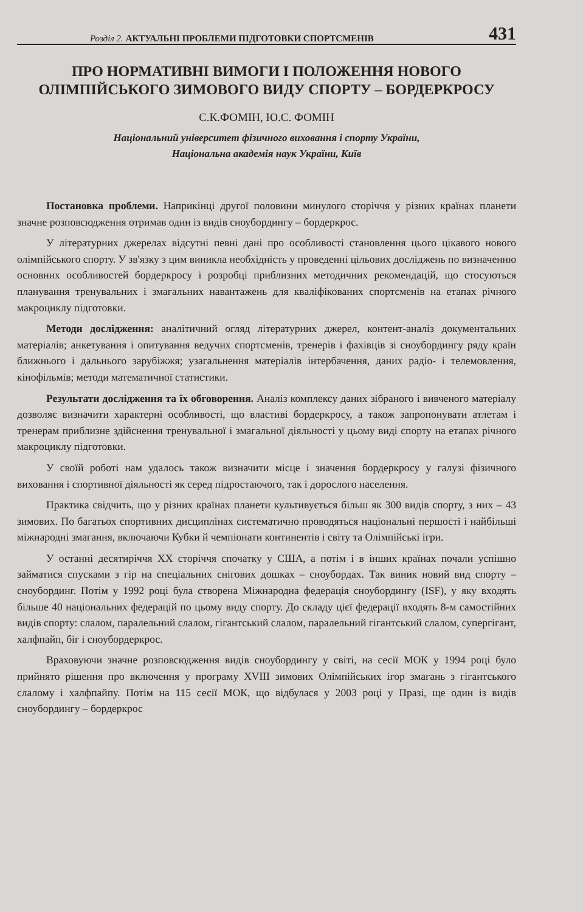Розділ 2. АКТУАЛЬНІ ПРОБЛЕМИ ПІДГОТОВКИ СПОРТСМЕНІВ 431
ПРО НОРМАТИВНІ ВИМОГИ І ПОЛОЖЕННЯ НОВОГО ОЛІМПІЙСЬКОГО ЗИМОВОГО ВИДУ СПОРТУ – БОРДЕРКРОСУ
С.К.ФОМІН, Ю.С. ФОМІН
Національний університет фізичного виховання і спорту України,
Національна академія наук України, Київ
Постановка проблеми. Наприкінці другої половини минулого сторіччя у різних країнах планети значне розповсюдження отримав один із видів сноубордингу – бордеркрос.
У літературних джерелах відсутні певні дані про особливості становлення цього цікавого нового олімпійського спорту. У зв'язку з цим виникла необхідність у проведенні цільових досліджень по визначенню основних особливостей бордеркросу і розробці приблизних методичних рекомендацій, що стосуються планування тренувальних і змагальних навантажень для кваліфікованих спортсменів на етапах річного макроциклу підготовки.
Методи дослідження: аналітичний огляд літературних джерел, контент-аналіз документальних матеріалів; анкетування і опитування ведучих спортсменів, тренерів і фахівців зі сноубордингу ряду країн ближнього і дальнього зарубіжжя; узагальнення матеріалів інтербачення, даних радіо- і телемовлення, кінофільмів; методи математичної статистики.
Результати дослідження та їх обговорення. Аналіз комплексу даних зібраного і вивченого матеріалу дозволяє визначити характерні особливості, що властиві бордеркросу, а також запропонувати атлетам і тренерам приблизне здійснення тренувальної і змагальної діяльності у цьому виді спорту на етапах річного макроциклу підготовки.
У своїй роботі нам удалось також визначити місце і значення бордеркросу у галузі фізичного виховання і спортивної діяльності як серед підростаючого, так і дорослого населення.
Практика свідчить, що у різних країнах планети культивується більш як 300 видів спорту, з них – 43 зимових. По багатьох спортивних дисциплінах систематично проводяться національні першості і найбільші міжнародні змагання, включаючи Кубки й чемпіонати континентів і світу та Олімпійські ігри.
У останні десятиріччя XX сторіччя спочатку у США, а потім і в інших країнах почали успішно займатися спусками з гір на спеціальних снігових дошках – сноубордах. Так виник новий вид спорту – сноубординг. Потім у 1992 році була створена Міжнародна федерація сноубордингу (ISF), у яку входять більше 40 національних федерацій по цьому виду спорту. До складу цієї федерації входять 8-м самостійних видів спорту: слалом, паралельний слалом, гігантський слалом, паралельний гігантський слалом, супергігант, халфпайп, біг і сноубордеркрос.
Враховуючи значне розповсюдження видів сноубордингу у світі, на сесії МОК у 1994 році було прийнято рішення про включення у програму XVIII зимових Олімпійських ігор змагань з гігантського слалому і халфпайпу. Потім на 115 сесії МОК, що відбулася у 2003 році у Празі, ще один із видів сноубордингу – бордеркрос